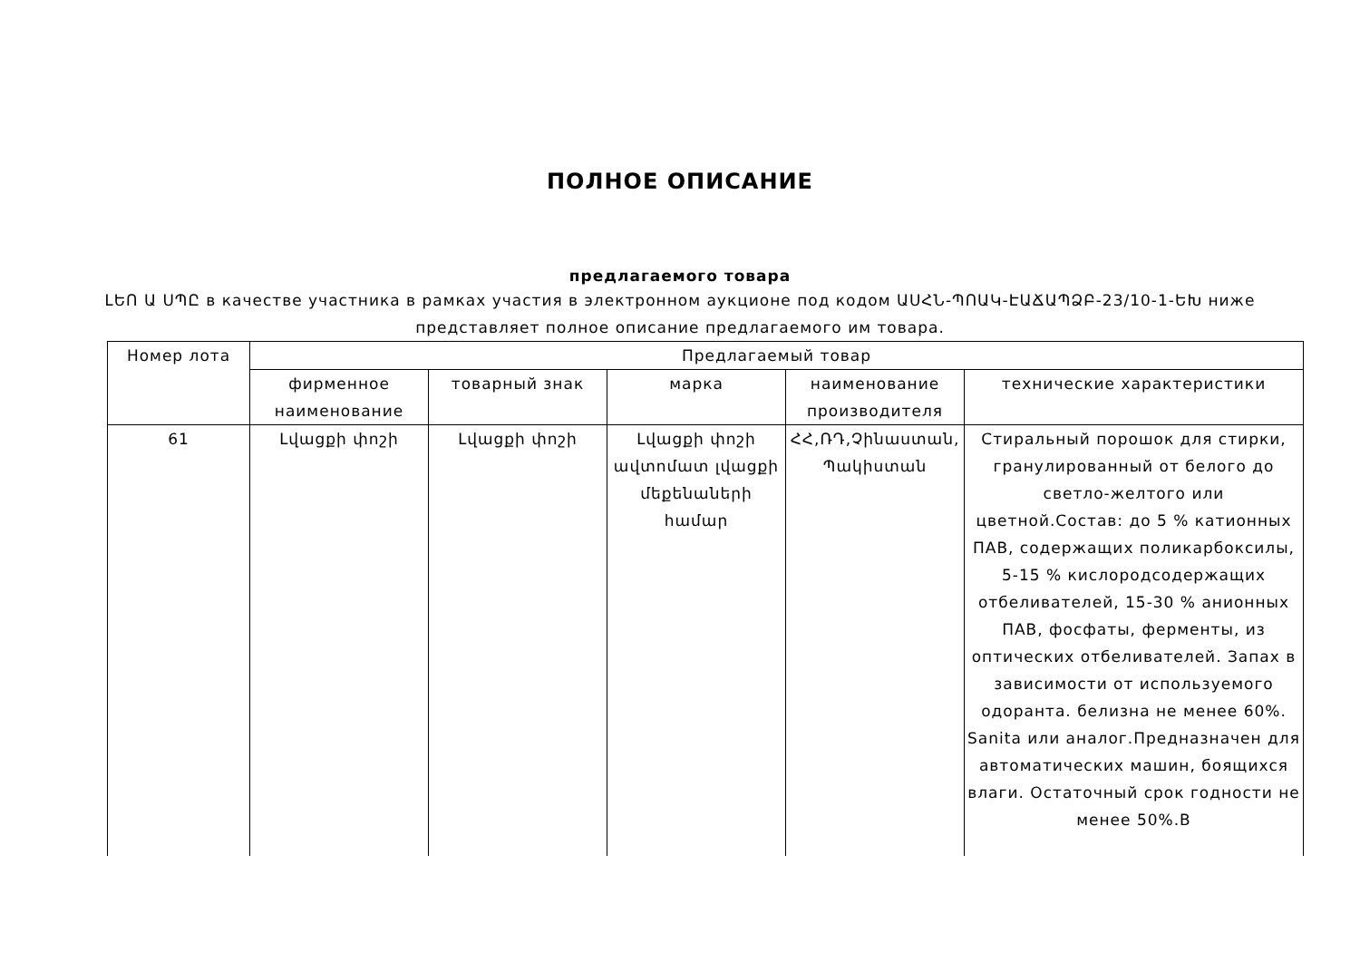ПОЛНОЕ ОПИСАНИЕ
предлагаемого товара
ԼԵՈ Ա ՍՊԸ в качестве участника в рамках участия в электронном аукционе под кодом ԱՍՀՆ-ՊՈԱԿ-ԷԱՃԱՊՁԲ-23/10-1-ԵԽ ниже представляет полное описание предлагаемого им товара.
| Номер лота | Предлагаемый товар | | | | |
| --- | --- | --- | --- | --- | --- |
| | фирменное наименование | товарный знак | марка | наименование производителя | технические характеристики |
| 61 | Լվացքի փոշի | Լվացքի փոշի | Լվացքի փոշի ավտոմատ լվացքի մեքենաների համար | ՀՀ,ՌԴ,Չինաստան, Պակիստան | Стиральный порошок для стирки, гранулированный от белого до светло-желтого или цветной.Состав: до 5 % катионных ПАВ, содержащих поликарбоксилы, 5-15 % кислородсодержащих отбеливателей, 15-30 % анионных ПАВ, фосфаты, ферменты, из оптических отбеливателей. Запах в зависимости от используемого одоранта. белизна не менее 60%. Sanita или аналог.Предназначен для автоматических машин, боящихся влаги. Остаточный срок годности не менее 50%.В |